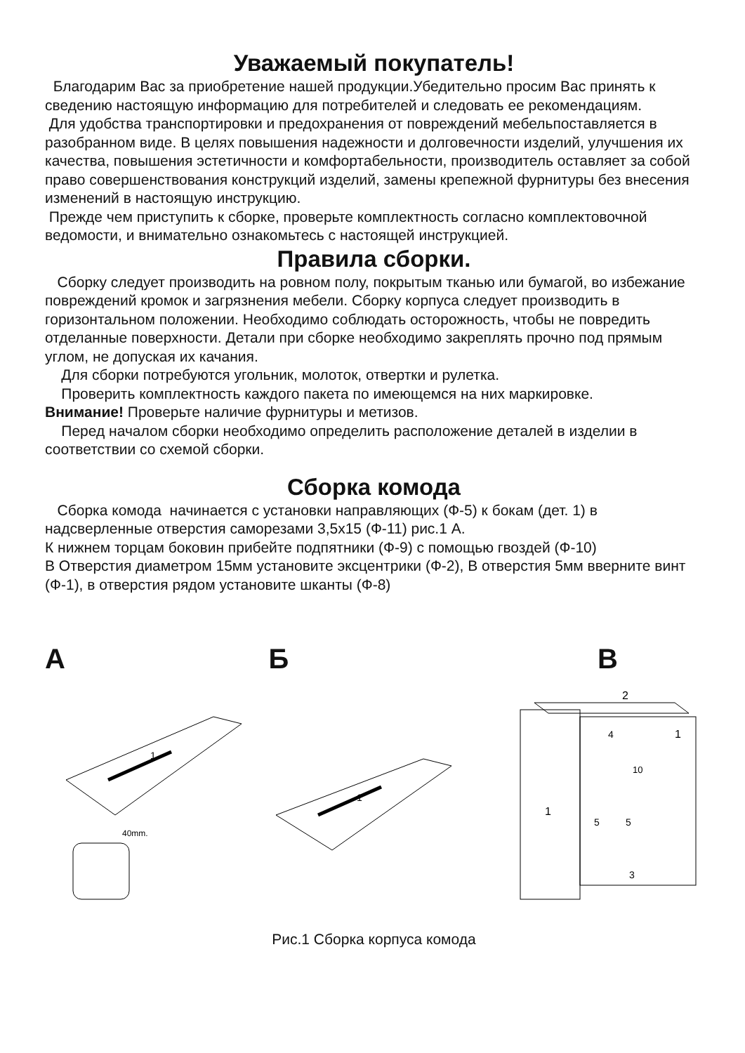Уважаемый покупатель!
Благодарим Вас за приобретение нашей продукции.Убедительно просим Вас принять к сведению настоящую информацию для потребителей и следовать ее рекомендациям.
Для удобства транспортировки и предохранения от повреждений мебельпоставляется в разобранном виде. В целях повышения надежности и долговечности изделий, улучшения их качества, повышения эстетичности и комфортабельности, производитель оставляет за собой право совершенствования конструкций изделий, замены крепежной фурнитуры без внесения изменений в настоящую инструкцию.
Прежде чем приступить к сборке, проверьте комплектность согласно комплектовочной ведомости, и внимательно ознакомьтесь с настоящей инструкцией.
Правила сборки.
Сборку следует производить на ровном полу, покрытым тканью или бумагой, во избежание повреждений кромок и загрязнения мебели. Сборку корпуса следует производить в горизонтальном положении. Необходимо соблюдать осторожность, чтобы не повредить отделанные поверхности. Детали при сборке необходимо закреплять прочно под прямым углом, не допуская их качания.
Для сборки потребуются угольник, молоток, отвертки и рулетка.
Проверить комплектность каждого пакета по имеющемся на них маркировке.
Внимание! Проверьте наличие фурнитуры и метизов.
Перед началом сборки необходимо определить расположение деталей в изделии в соответствии со схемой сборки.
Сборка комода
Сборка комода начинается с установки направляющих (Ф-5) к бокам (дет. 1) в надсверленные отверстия саморезами 3,5x15 (Ф-11) рис.1 А.
К нижнем торцам боковин прибейте подпятники (Ф-9) с помощью гвоздей (Ф-10)
В Отверстия диаметром 15мм установите эксцентрики (Ф-2), В отверстия 5мм вверните винт (Ф-1), в отверстия рядом установите шканты (Ф-8)
А
1
40mm.
Б
1
В
1
2
4
1
10
5
5
3
Рис.1 Сборка корпуса комода